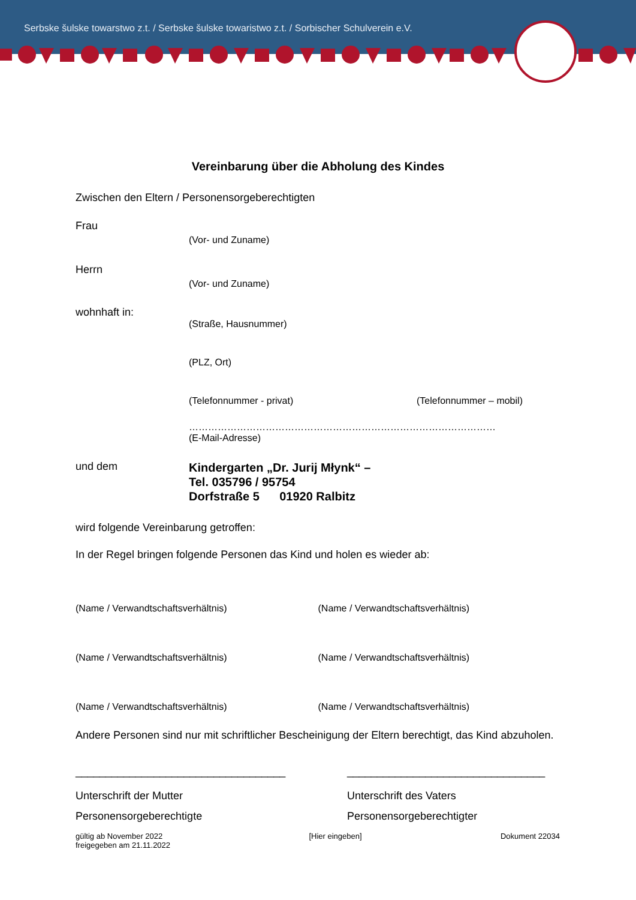Serbske šulske towarstwo z.t. / Serbske šulske towaristwo z.t. / Sorbischer Schulverein e.V.
Vereinbarung über die Abholung des Kindes
Zwischen den Eltern / Personensorgeberechtigten
Frau
(Vor- und Zuname)
Herrn
(Vor- und Zuname)
wohnhaft in:
(Straße, Hausnummer)
(PLZ, Ort)
(Telefonnummer - privat) (Telefonnummer – mobil)
……………………………………………………………………………………
(E-Mail-Adresse)
und dem
Kindergarten „Dr. Jurij Młynk“ –
Tel. 035796 / 95754
Dorfstraße 5 01920 Ralbitz
wird folgende Vereinbarung getroffen:
In der Regel bringen folgende Personen das Kind und holen es wieder ab:
(Name / Verwandtschaftsverhältnis) (Name / Verwandtschaftsverhältnis)
(Name / Verwandtschaftsverhältnis) (Name / Verwandtschaftsverhältnis)
(Name / Verwandtschaftsverhältnis) (Name / Verwandtschaftsverhältnis)
Andere Personen sind nur mit schriftlicher Bescheinigung der Eltern berechtigt, das Kind abzuholen.
___________________________________ _________________________________
Unterschrift der Mutter
Personensorgeberechtigte
Unterschrift des Vaters
Personensorgeberechtigter
gültig ab November 2022
freigegeben am 21.11.2022
[Hier eingeben] Dokument 22034